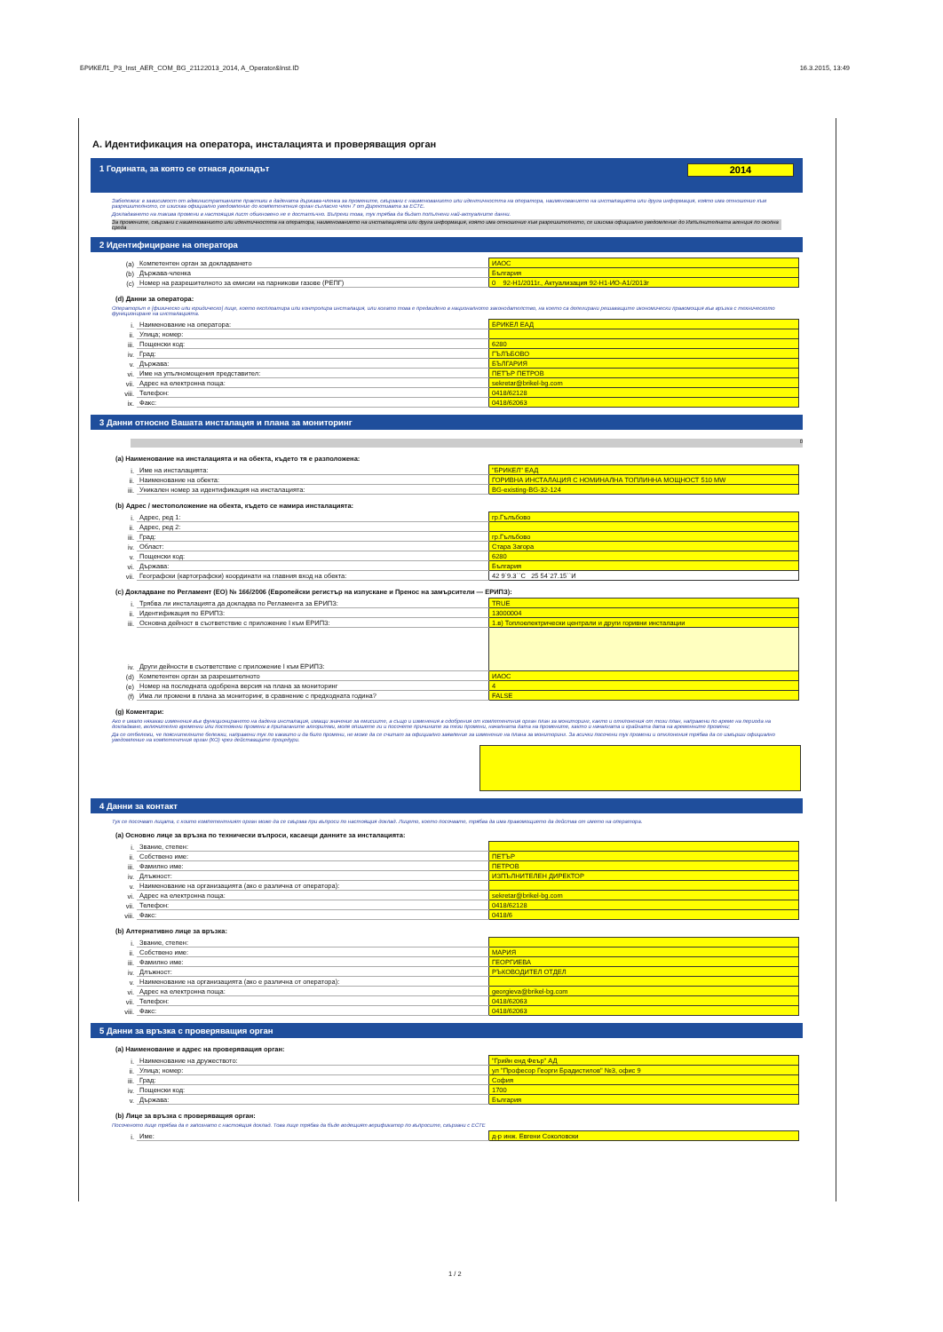БРИКЕЛ1_P3_Inst_AER_COM_BG_21122013_2014, A_Operator&Inst.ID 16.3.2015, 13:49
A. Идентификация на оператора, инсталацията и проверяващия орган
1 Годината, за която се отнася докладът 2014
Забележка: в зависимост от административните практики в дадената държава-членка за промените, свързани с наименованието или идентичността на оператора, наименованието на инсталацията или друга информация, която има отношение към разрешителното, се изисква официално уведомление до компетентния орган съгласно член 7 от Директивата за ЕСТЕ.
Докладването на такива промени в настоящия лист обикновено не е достатъчно. Въпреки това, тук трябва да бъдат попълнени най-актуалните данни.
За промените, свързани с наименованието или идентичността на оператора, наименованието на инсталацията или друга информация, която има отношение към разрешителното, се изисква официално уведомление до Изпълнителната агенция по околна среда
2 Идентифициране на оператора
| (a) | Компетентен орган за докладването | ИАОС |
| (b) | Държава-членка | България |
| (c) | Номер на разрешителното за емисии на парникови газове (РЕПГ) | 0 92-Н1/2011г., Актуализация 92-Н1-ИО-А1/2013г |
(d) Данни за оператора:
Операторът е [физическо или юридическо] лице, което експлоатира или контролира инсталация, или когато това е предвидено в националното законодателство, на което са делегирани решаващите икономически правомощия във връзка с техническото функциониране на инсталацията.
| i. | Наименование на оператора: | БРИКЕЛ ЕАД |
| ii. | Улица; номер: | |
| iii. | Пощенски код: | 6280 |
| iv. | Град: | ГЪЛЪБОВО |
| v. | Държава: | БЪЛГАРИЯ |
| vi. | Име на упълномощения представител: | ПЕТЪР ПЕТРОВ |
| vii. | Адрес на електронна поща: | sekretar@brikel-bg.com |
| viii. | Телефон: | 0418/62128 |
| ix. | Факс: | 0418/62063 |
3 Данни относно Вашата инсталация и плана за мониторинг
0
(a) Наименование на инсталацията и на обекта, където тя е разположена:
| i. | Име на инсталацията: | "БРИКЕЛ" ЕАД |
| ii. | Наименование на обекта: | ГОРИВНА ИНСТАЛАЦИЯ С НОМИНАЛНА ТОПЛИННА МОЩНОСТ 510 MW |
| iii. | Уникален номер за идентификация на инсталацията: | BG-existing-BG-32-124 |
(b) Адрес / местоположение на обекта, където се намира инсталацията:
| i. | Адрес, ред 1: | гр.Гълъбово |
| ii. | Адрес, ред 2: | |
| iii. | Град: | гр.Гълъбово |
| iv. | Област: | Стара Загора |
| v. | Пощенски код: | 6280 |
| vi. | Държава: | България |
| vii. | Географски (картографски) координати на главния вход на обекта: | 42 9`9.3``С 25 54`27.15``И |
(c) Докладване по Регламент (ЕО) № 166/2006 (Европейски регистър на изпускане и Пренос на замърсители — ЕРИПЗ):
| i. | Трябва ли инсталацията да докладва по Регламента за ЕРИПЗ: | TRUE |
| ii. | Идентификация по ЕРИПЗ: | 13000004 |
| iii. | Основна дейност в съответствие с приложение I към ЕРИПЗ: | 1.в) Топлоелектрически централи и други горивни инсталации |
| iv. | Други дейности в съответствие с приложение I към ЕРИПЗ: | |
| (d) | Компетентен орган за разрешителното | ИАОС |
| (e) | Номер на последната одобрена версия на плана за мониторинг | 4 |
| (f) | Има ли промени в плана за мониторинг, в сравнение с предходната година? | FALSE |
(g) Коментари:
Ако е имало някакви изменения във функционирането на дадена инсталация, имащи значение за емисиите, а също и изменения в одобрения от компетентния орган план за мониторинг, както и отклонения от този план, направени по време на периода на докладване, включително временни или постоянни промени в прилаганите алгоритми, моля опишете ги и посочете причините за тези промени, началната дата на промените, както и началната и крайната дата на временните промени;
Да се отбележи, че пояснителните бележки, направени тук по каквито и да било промени, не може да се считат за официално заявление за изменение на плана за мониторинг. За всички посочени тук промени и отклонения трябва да се извърши официално уведомление на компетентния орган (КО) чрез действащите процедури.
4 Данни за контакт
Тук се посочват лицата, с които компетентният орган може да се свързва при въпроси по настоящия доклад. Лицето, което посочвате, трябва да има правомощието да действа от името на оператора.
(a) Основно лице за връзка по технически въпроси, касаещи данните за инсталацията:
| i. | Звание, степен: | |
| ii. | Собствено име: | ПЕТЪР |
| iii. | Фамилно име: | ПЕТРОВ |
| iv. | Длъжност: | ИЗПЪЛНИТЕЛЕН ДИРЕКТОР |
| v. | Наименование на организацията (ако е различна от оператора): | |
| vi. | Адрес на електронна поща: | sekretar@brikel-bg.com |
| vii. | Телефон: | 0418/62128 |
| viii. | Факс: | 0418/6 |
(b) Алтернативно лице за връзка:
| i. | Звание, степен: | |
| ii. | Собствено име: | МАРИЯ |
| iii. | Фамилно име: | ГЕОРГИЕВА |
| iv. | Длъжност: | РЪКОВОДИТЕЛ ОТДЕЛ |
| v. | Наименование на организацията (ако е различна от оператора): | |
| vi. | Адрес на електронна поща: | georgieva@brikel-bg.com |
| vii. | Телефон: | 0418/62063 |
| viii. | Факс: | 0418/62063 |
5 Данни за връзка с проверяващия орган
(a) Наименование и адрес на проверяващия орган:
| i. | Наименование на дружеството: | "Грийн енд Феър" АД |
| ii. | Улица; номер: | ул "Професор Георги Брадистилов" №3, офис 9 |
| iii. | Град: | София |
| iv. | Пощенски код: | 1700 |
| v. | Държава: | България |
(b) Лице за връзка с проверяващия орган:
Посоченото лице трябва да е запознато с настоящия доклад. Това лице трябва да бъде водещият верификатор по въпросите, свързани с ЕСТЕ
| i. | Име: | д-р инж. Евгени Соколовски |
1 / 2